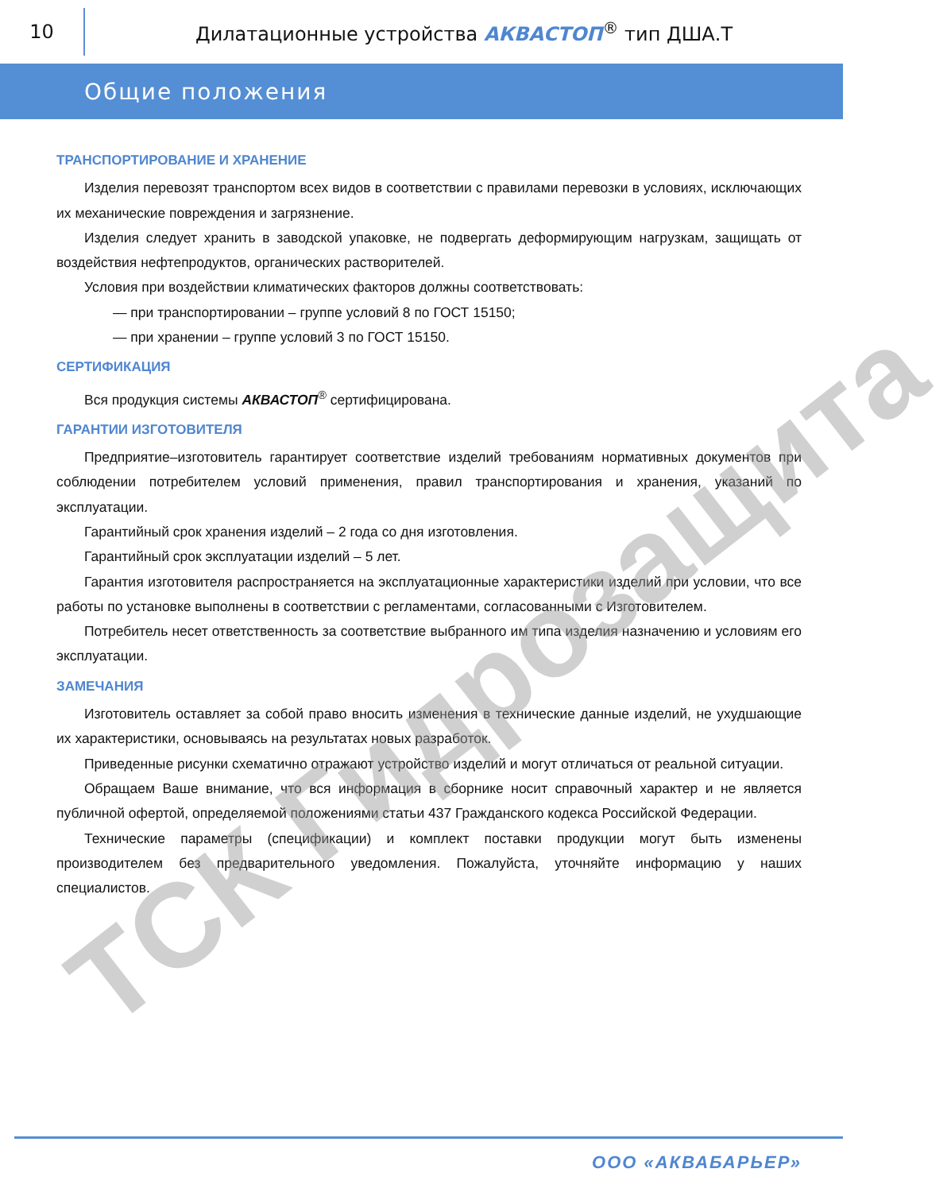10
Дилатационные устройства АКВАСТОП<sup>®</sup> тип ДША.Т
Общие положения
ТРАНСПОРТИРОВАНИЕ И ХРАНЕНИЕ
Изделия перевозят транспортом всех видов в соответствии с правилами перевозки в условиях, исключающих их механические повреждения и загрязнение.
Изделия следует хранить в заводской упаковке, не подвергать деформирующим нагрузкам, защищать от воздействия нефтепродуктов, органических растворителей.
Условия при воздействии климатических факторов должны соответствовать:
— при транспортировании – группе условий 8 по ГОСТ 15150;
— при хранении – группе условий 3 по ГОСТ 15150.
СЕРТИФИКАЦИЯ
Вся продукция системы АКВАСТОП<sup>®</sup> сертифицирована.
ГАРАНТИИ ИЗГОТОВИТЕЛЯ
Предприятие–изготовитель гарантирует соответствие изделий требованиям нормативных документов при соблюдении потребителем условий применения, правил транспортирования и хранения, указаний по эксплуатации.
Гарантийный срок хранения изделий – 2 года со дня изготовления.
Гарантийный срок эксплуатации изделий – 5 лет.
Гарантия изготовителя распространяется на эксплуатационные характеристики изделий при условии, что все работы по установке выполнены в соответствии с регламентами, согласованными с Изготовителем.
Потребитель несет ответственность за соответствие выбранного им типа изделия назначению и условиям его эксплуатации.
ЗАМЕЧАНИЯ
Изготовитель оставляет за собой право вносить изменения в технические данные изделий, не ухудшающие их характеристики, основываясь на результатах новых разработок.
Приведенные рисунки схематично отражают устройство изделий и могут отличаться от реальной ситуации.
Обращаем Ваше внимание, что вся информация в сборнике носит справочный характер и не является публичной офертой, определяемой положениями статьи 437 Гражданского кодекса Российской Федерации.
Технические параметры (спецификации) и комплект поставки продукции могут быть изменены производителем без предварительного уведомления. Пожалуйста, уточняйте информацию у наших специалистов.
ТСК Гидрозащита
ООО «АКВАБАРЬЕР»